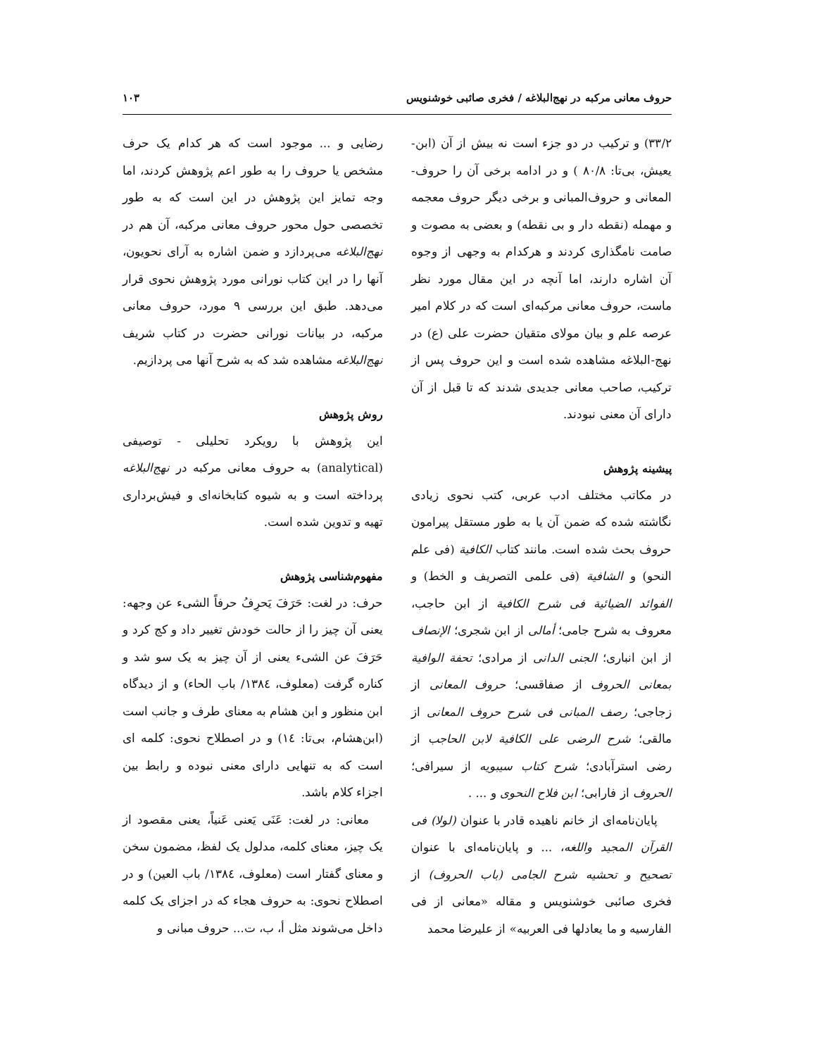حروف معانی مرکبه در نهج‌البلاغه / فخری صائبی خوشنویس ۱۰۳
۳۳/۲) و ترکیب در دو جزء است نه بیش از آن (ابن-یعیش، بی‌تا: ۸۰/۸ ) و در ادامه برخی آن را حروف-المعانی و حروف‌المبانی و برخی دیگر حروف معجمه و مهمله (نقطه دار و بی نقطه) و بعضی به مصوت و صامت نامگذاری کردند و هرکدام به وجهی از وجوه آن اشاره دارند، اما آنچه در این مقال مورد نظر ماست، حروف معانی مرکبه‌ای است که در کلام امیر عرصه علم و بیان مولای متقیان حضرت علی (ع) در نهج-البلاغه مشاهده شده است و این حروف پس از ترکیب، صاحب معانی جدیدی شدند که تا قبل از آن دارای آن معنی نبودند.
پیشینه پژوهش
در مکاتب مختلف ادب عربی، کتب نحوی زیادی نگاشته شده که ضمن آن یا به طور مستقل پیرامون حروف بحث شده است. مانند کتاب الکافیة (فی علم النحو) و الشافیة (فی علمی التصریف و الخط) و الفوائد الضیائیة فی شرح الکافیة از ابن حاجب، معروف به شرح جامی؛ أمالی از ابن شجری؛ الإنصاف از ابن انباری؛ الجنی الدانی از مرادی؛ تحفة الوافیة بمعانی الحروف از صفاقسی؛ حروف المعانی از زجاجی؛ رصف المبانی فی شرح حروف المعانی از مالقی؛ شرح الرضی علی الکافیة لابن الحاجب از رضی استرآبادی؛ شرح کتاب سیبویه از سیرافی؛ الحروف از فارابی؛ ابن فلاح النحوی و ... .
پایان‌نامه‌ای از خانم ناهیده قادر با عنوان (لولا) فی القرآن المجید واللغه، ... و پایان‌نامه‌ای با عنوان تصحیح و تحشیه شرح الجامی (باب الحروف) از فخری صائبی خوشنویس و مقاله «معانی از فی الفارسیه و ما یعادلها فی العربیه» از علیرضا محمد
رضایی و ... موجود است که هر کدام یک حرف مشخص یا حروف را به طور اعم پژوهش کردند، اما وجه تمایز این پژوهش در این است که به طور تخصصی حول محور حروف معانی مرکبه، آن هم در نهج‌البلاغه می‌پردازد و ضمن اشاره به آرای نحویون، آنها را در این کتاب نورانی مورد پژوهش نحوی قرار می‌دهد. طبق این بررسی ۹ مورد، حروف معانی مرکبه، در بیانات نورانی حضرت در کتاب شریف نهج‌البلاغه مشاهده شد که به شرح آنها می پردازیم.
روش پژوهش
این پژوهش با رویکرد تحلیلی - توصیفی (analytical) به حروف معانی مرکبه در نهج‌البلاغه پرداخته است و به شیوه کتابخانه‌ای و فیش‌برداری تهیه و تدوین شده است.
مفهوم‌شناسی پژوهش
حرف: در لغت: حَرَفَ یَحرِفُ حرفاً الشیء عن وجهه: یعنی آن چیز را از حالت خودش تغییر داد و کج کرد و حَرَفَ عن الشیء یعنی از آن چیز به یک سو شد و کناره گرفت (معلوف، ١٣٨٤/ باب الحاء) و از دیدگاه ابن منظور و ابن هشام به معنای طرف و جانب است (ابن‌هشام، بی‌تا: ١٤) و در اصطلاح نحوی: کلمه ای است که به تنهایی دارای معنی نبوده و رابط بین اجزاء کلام باشد.
معانی: در لغت: عَنَی یَعنی عَنیاً، یعنی مقصود از یک چیز، معنای کلمه، مدلول یک لفظ، مضمون سخن و معنای گفتار است (معلوف، ١٣٨٤/ باب العین) و در اصطلاح نحوی: به حروف هجاء که در اجزای یک کلمه داخل می‌شوند مثل أ، ب، ت... حروف مبانی و